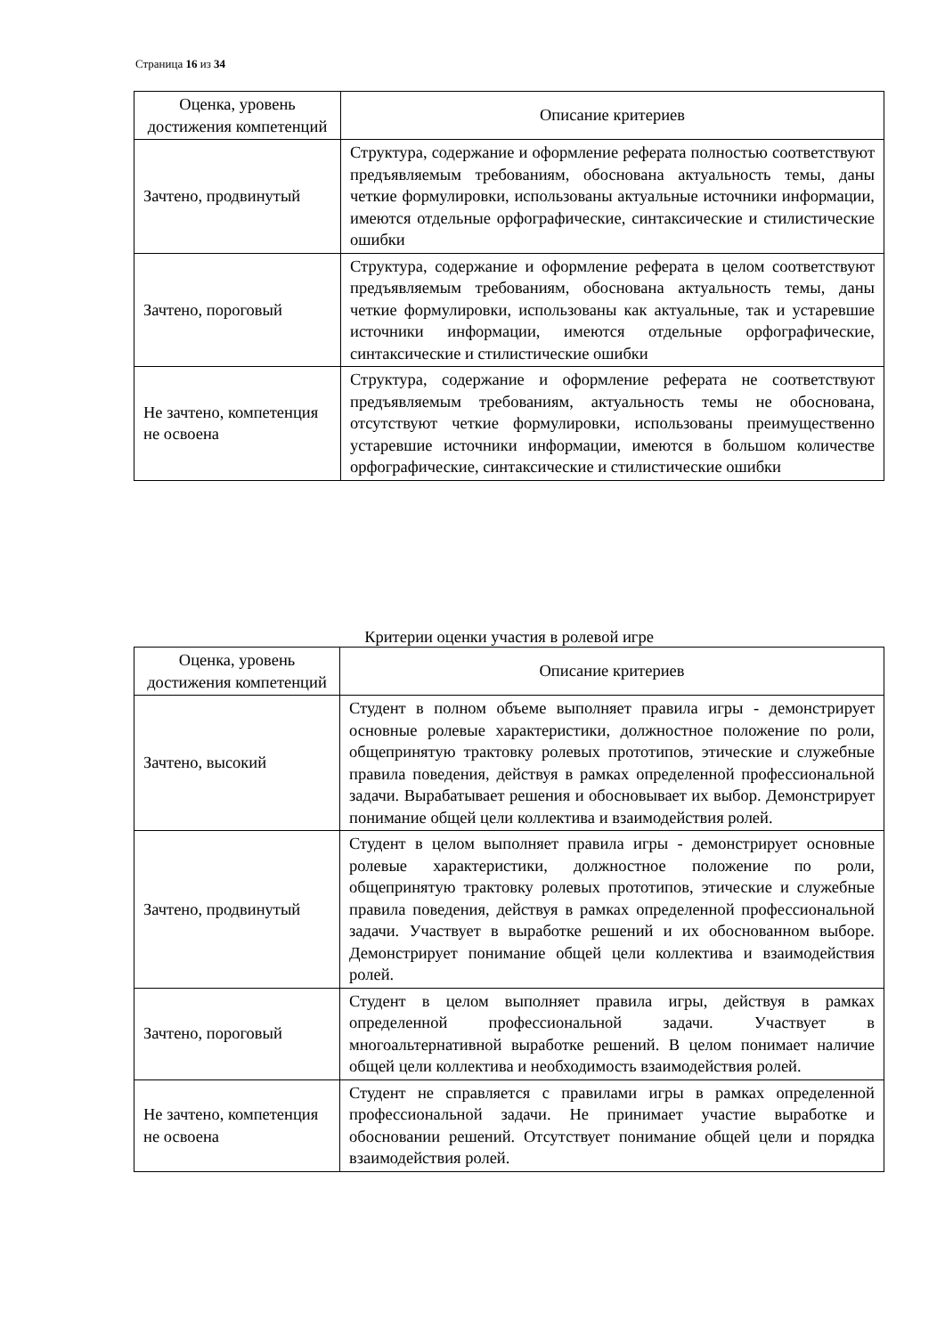Страница 16 из 34
| Оценка, уровень достижения компетенций | Описание критериев |
| --- | --- |
| Зачтено, продвинутый | Структура, содержание и оформление реферата полностью соответствуют предъявляемым требованиям, обоснована актуальность темы, даны четкие формулировки, использованы актуальные источники информации, имеются отдельные орфографические, синтаксические и стилистические ошибки |
| Зачтено, пороговый | Структура, содержание и оформление реферата в целом соответствуют предъявляемым требованиям, обоснована актуальность темы, даны четкие формулировки, использованы как актуальные, так и устаревшие источники информации, имеются отдельные орфографические, синтаксические и стилистические ошибки |
| Не зачтено, компетенция не освоена | Структура, содержание и оформление реферата не соответствуют предъявляемым требованиям, актуальность темы не обоснована, отсутствуют четкие формулировки, использованы преимущественно устаревшие источники информации, имеются в большом количестве орфографические, синтаксические и стилистические ошибки |
Критерии оценки участия в ролевой игре
| Оценка, уровень достижения компетенций | Описание критериев |
| --- | --- |
| Зачтено, высокий | Студент в полном объеме выполняет правила игры - демонстрирует основные ролевые характеристики, должностное положение по роли, общепринятую трактовку ролевых прототипов, этические и служебные правила поведения, действуя в рамках определенной профессиональной задачи. Вырабатывает решения и обосновывает их выбор. Демонстрирует понимание общей цели коллектива и взаимодействия ролей. |
| Зачтено, продвинутый | Студент в целом выполняет правила игры - демонстрирует основные ролевые характеристики, должностное положение по роли, общепринятую трактовку ролевых прототипов, этические и служебные правила поведения, действуя в рамках определенной профессиональной задачи. Участвует в выработке решений и их обоснованном выборе. Демонстрирует понимание общей цели коллектива и взаимодействия ролей. |
| Зачтено, пороговый | Студент в целом выполняет правила игры, действуя в рамках определенной профессиональной задачи. Участвует в многоальтернативной выработке решений. В целом понимает наличие общей цели коллектива и необходимость взаимодействия ролей. |
| Не зачтено, компетенция не освоена | Студент не справляется с правилами игры в рамках определенной профессиональной задачи. Не принимает участие выработке и обосновании решений. Отсутствует понимание общей цели и порядка взаимодействия ролей. |